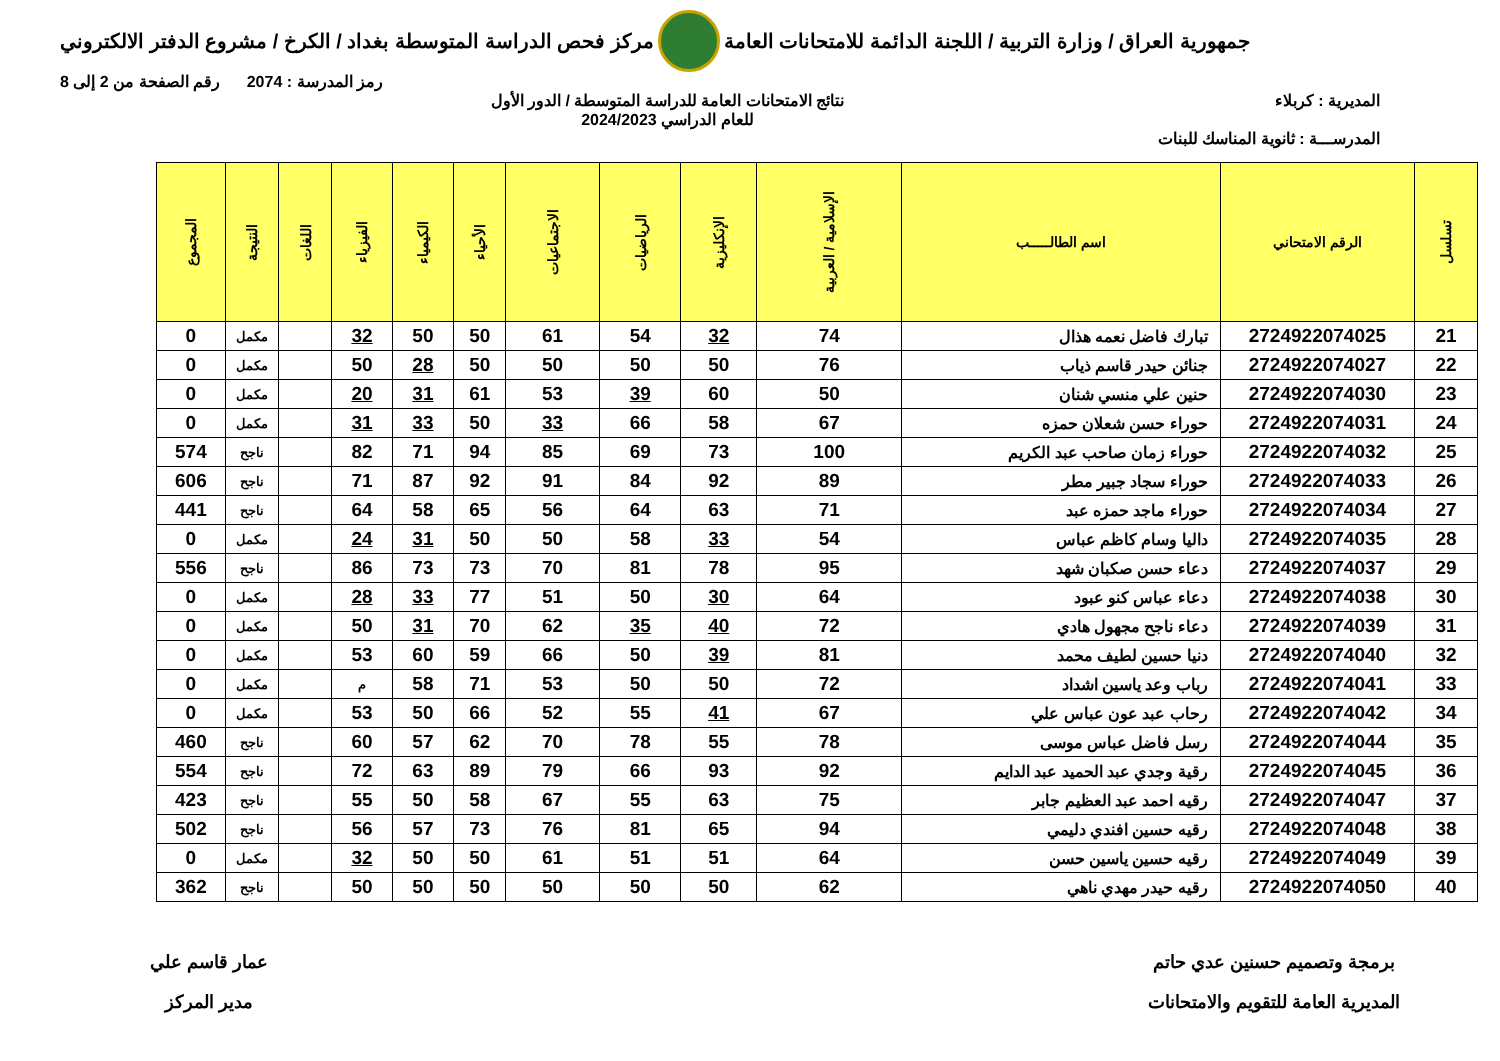جمهورية العراق / وزارة التربية / اللجنة الدائمة للامتحانات العامة
مركز فحص الدراسة المتوسطة بغداد / الكرخ / مشروع الدفتر الالكتروني
رمز المدرسة : 2074 رقم الصفحة من 2 إلى 8
المديرية : كربلاء نتائج الامتحانات العامة للدراسة المتوسطة / الدور الأول
للعام الدراسي 2024/2023
المدرســـة : ثانوية المناسك للبنات
| تسلسل | الرقم الامتحاني | اسم الطالـــــب | الإسلامية / العربية | الإنكليزية | الرياضيات | الاجتماعيات | الأحياء | الكيمياء | الفيزياء | اللغات | النتيجة | المجموع |
| --- | --- | --- | --- | --- | --- | --- | --- | --- | --- | --- | --- | --- |
| 21 | 2724922074025 | تبارك فاضل نعمه هذال | 74 | 32 | 54 | 61 | 50 | 50 | 32 | | مكمل | 0 |
| 22 | 2724922074027 | جنائن حيدر قاسم ذياب | 76 | 50 | 50 | 50 | 50 | 28 | 50 | | مكمل | 0 |
| 23 | 2724922074030 | حنين علي منسي شنان | 50 | 60 | 39 | 53 | 61 | 31 | 20 | | مكمل | 0 |
| 24 | 2724922074031 | حوراء حسن شعلان حمزه | 67 | 58 | 66 | 33 | 50 | 33 | 31 | | مكمل | 0 |
| 25 | 2724922074032 | حوراء زمان صاحب عبد الكريم | 100 | 73 | 69 | 85 | 94 | 71 | 82 | | ناجح | 574 |
| 26 | 2724922074033 | حوراء سجاد جبير مطر | 89 | 92 | 84 | 91 | 92 | 87 | 71 | | ناجح | 606 |
| 27 | 2724922074034 | حوراء ماجد حمزه عبد | 71 | 63 | 64 | 56 | 65 | 58 | 64 | | ناجح | 441 |
| 28 | 2724922074035 | داليا وسام كاظم عباس | 54 | 33 | 58 | 50 | 50 | 31 | 24 | | مكمل | 0 |
| 29 | 2724922074037 | دعاء حسن صكبان شهد | 95 | 78 | 81 | 70 | 73 | 73 | 86 | | ناجح | 556 |
| 30 | 2724922074038 | دعاء عباس كنو عبود | 64 | 30 | 50 | 51 | 77 | 33 | 28 | | مكمل | 0 |
| 31 | 2724922074039 | دعاء ناجح مجهول هادي | 72 | 40 | 35 | 62 | 70 | 31 | 50 | | مكمل | 0 |
| 32 | 2724922074040 | دنيا حسين لطيف محمد | 81 | 39 | 50 | 66 | 59 | 60 | 53 | | مكمل | 0 |
| 33 | 2724922074041 | رباب وعد ياسين اشداد | 72 | 50 | 50 | 53 | 71 | 58 | م | | مكمل | 0 |
| 34 | 2724922074042 | رحاب عبد عون عباس علي | 67 | 41 | 55 | 52 | 66 | 50 | 53 | | مكمل | 0 |
| 35 | 2724922074044 | رسل فاضل عباس موسى | 78 | 55 | 78 | 70 | 62 | 57 | 60 | | ناجح | 460 |
| 36 | 2724922074045 | رقية وجدي عبد الحميد عبد الدايم | 92 | 93 | 66 | 79 | 89 | 63 | 72 | | ناجح | 554 |
| 37 | 2724922074047 | رقيه احمد عبد العظيم جابر | 75 | 63 | 55 | 67 | 58 | 50 | 55 | | ناجح | 423 |
| 38 | 2724922074048 | رقيه حسين افندي دليمي | 94 | 65 | 81 | 76 | 73 | 57 | 56 | | ناجح | 502 |
| 39 | 2724922074049 | رقيه حسين ياسين حسن | 64 | 51 | 51 | 61 | 50 | 50 | 32 | | مكمل | 0 |
| 40 | 2724922074050 | رقيه حيدر مهدي ناهي | 62 | 50 | 50 | 50 | 50 | 50 | 50 | | ناجح | 362 |
برمجة وتصميم حسنين عدي حاتم
المديرية العامة للتقويم والامتحانات
عمار قاسم علي
مدير المركز